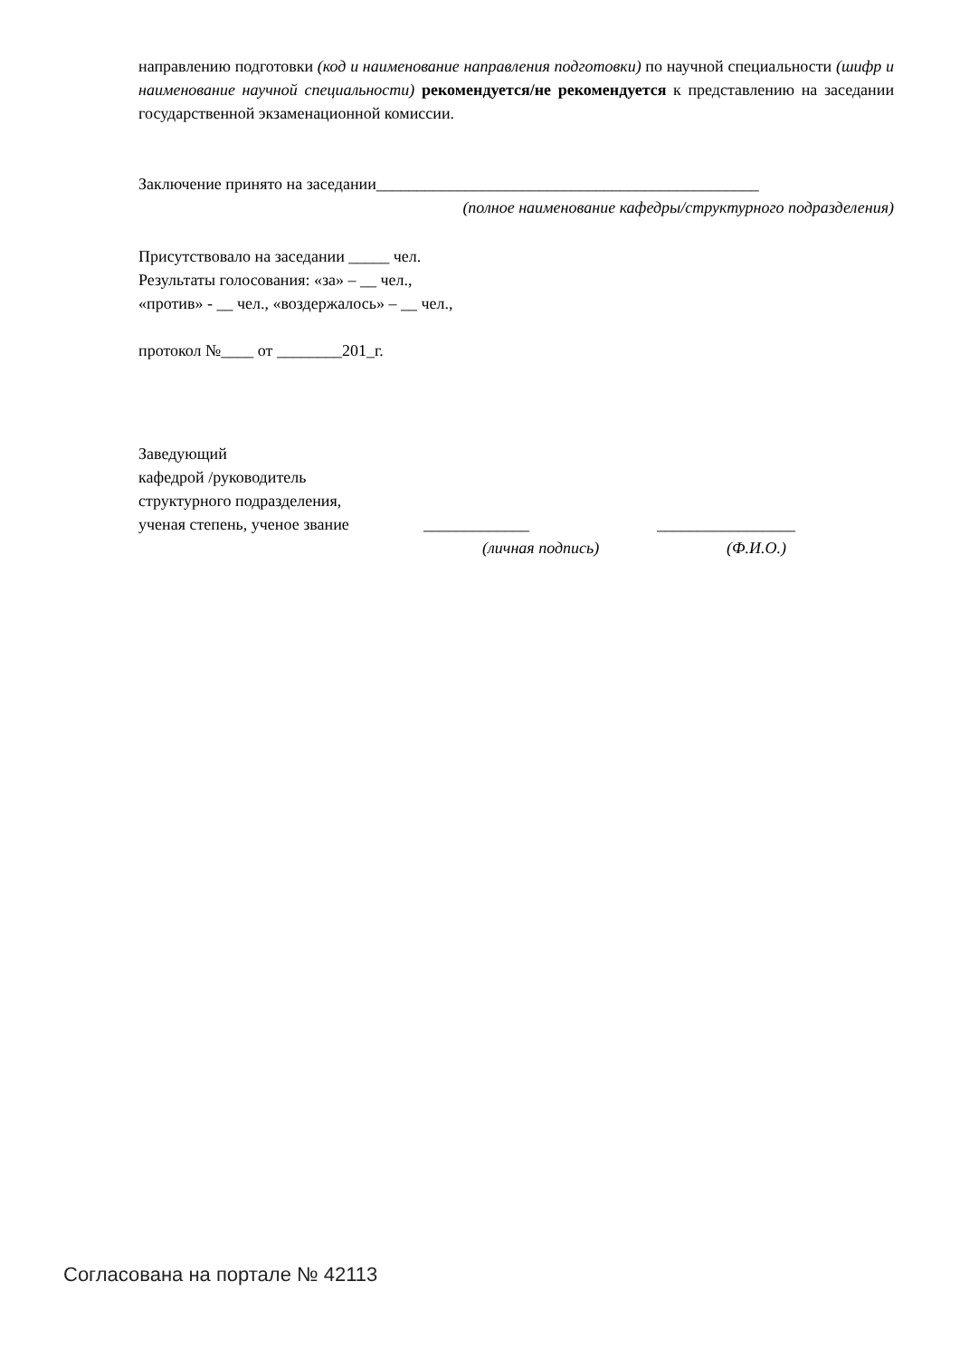направлению подготовки (код и наименование направления подготовки) по научной специальности (шифр и наименование научной специальности) рекомендуется/не рекомендуется к представлению на заседании государственной экзаменационной комиссии.
Заключение принято на заседании_______________________________________________
(полное наименование кафедры/структурного подразделения)
Присутствовало на заседании _____ чел.
Результаты голосования: «за» – __ чел.,
«против» - __ чел., «воздержалось» – __ чел.,
протокол №____ от ________201_г.
Заведующий
кафедрой /руководитель
структурного подразделения,
ученая степень, ученое звание _____________ _________________
(личная подпись) (Ф.И.О.)
Согласована на портале № 42113